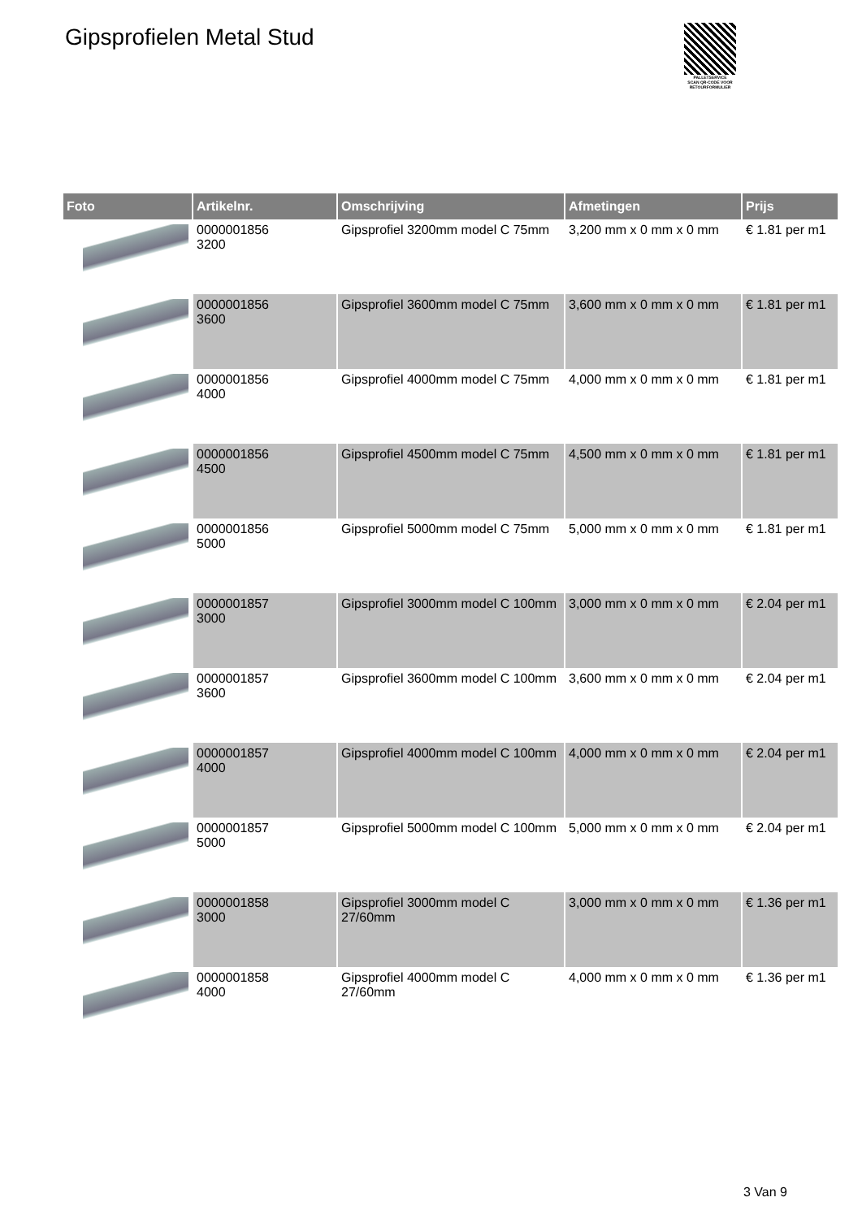Gipsprofielen Metal Stud
PALLETSERVICE
SCAN QR-CODE VOOR RETOURFORMULIER
| Foto | Artikelnr. | Omschrijving | Afmetingen | Prijs |
| --- | --- | --- | --- | --- |
| | 0000001856 3200 | Gipsprofiel 3200mm model C 75mm | 3,200 mm x 0 mm x 0 mm | € 1.81 per m1 |
| | 0000001856 3600 | Gipsprofiel 3600mm model C 75mm | 3,600 mm x 0 mm x 0 mm | € 1.81 per m1 |
| | 0000001856 4000 | Gipsprofiel 4000mm model C 75mm | 4,000 mm x 0 mm x 0 mm | € 1.81 per m1 |
| | 0000001856 4500 | Gipsprofiel 4500mm model C 75mm | 4,500 mm x 0 mm x 0 mm | € 1.81 per m1 |
| | 0000001856 5000 | Gipsprofiel 5000mm model C 75mm | 5,000 mm x 0 mm x 0 mm | € 1.81 per m1 |
| | 0000001857 3000 | Gipsprofiel 3000mm model C 100mm | 3,000 mm x 0 mm x 0 mm | € 2.04 per m1 |
| | 0000001857 3600 | Gipsprofiel 3600mm model C 100mm | 3,600 mm x 0 mm x 0 mm | € 2.04 per m1 |
| | 0000001857 4000 | Gipsprofiel 4000mm model C 100mm | 4,000 mm x 0 mm x 0 mm | € 2.04 per m1 |
| | 0000001857 5000 | Gipsprofiel 5000mm model C 100mm | 5,000 mm x 0 mm x 0 mm | € 2.04 per m1 |
| | 0000001858 3000 | Gipsprofiel 3000mm model C 27/60mm | 3,000 mm x 0 mm x 0 mm | € 1.36 per m1 |
| | 0000001858 4000 | Gipsprofiel 4000mm model C 27/60mm | 4,000 mm x 0 mm x 0 mm | € 1.36 per m1 |
3 Van 9